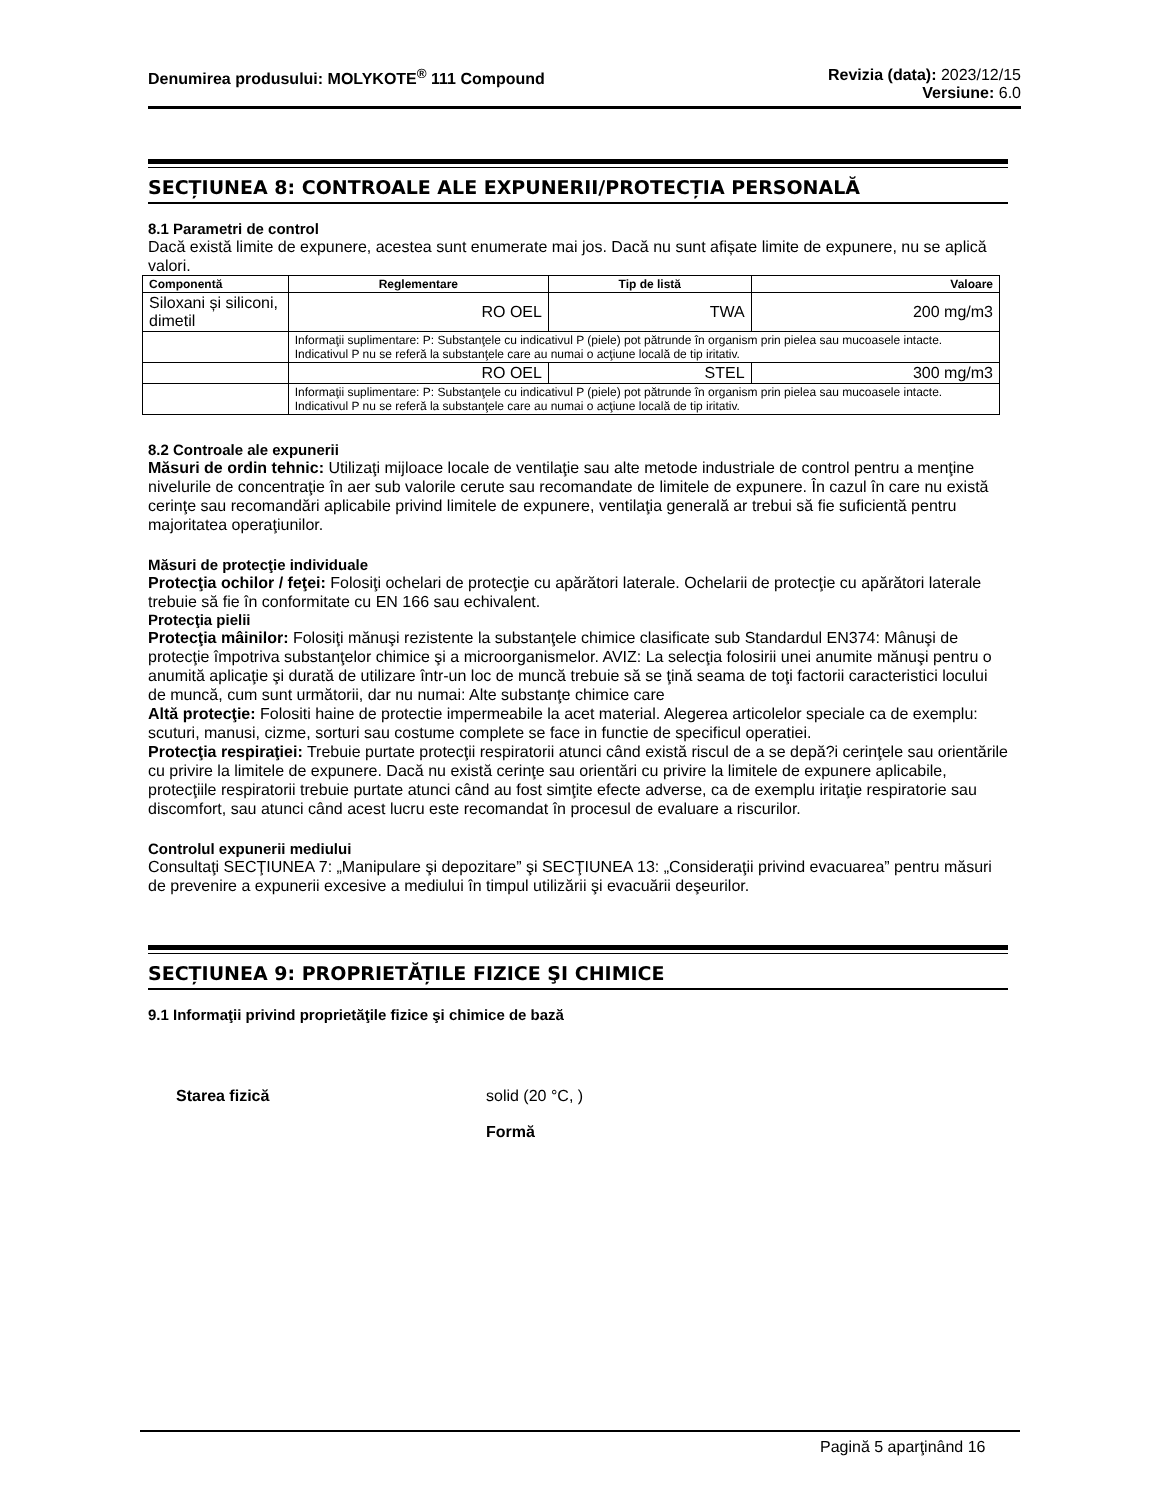Denumirea produsului: MOLYKOTE<sup>®</sup> 111 Compound
Revizia (data): 2023/12/15
Versiune: 6.0
SECȚIUNEA 8: CONTROALE ALE EXPUNERII/PROTECȚIA PERSONALĂ
8.1 Parametri de control
Dacă există limite de expunere, acestea sunt enumerate mai jos. Dacă nu sunt afișate limite de expunere, nu se aplică valori.
| Componentă | Reglementare | Tip de listă | Valoare |
| --- | --- | --- | --- |
| Siloxani și siliconi, dimetil | RO OEL | TWA | 200 mg/m3 |
| | Informaţii suplimentare: P: Substanţele cu indicativul P (piele) pot pătrunde în organism prin pielea sau mucoasele intacte. Indicativul P nu se referă la substanţele care au numai o acţiune locală de tip iritativ. | | |
| | RO OEL | STEL | 300 mg/m3 |
| | Informaţii suplimentare: P: Substanţele cu indicativul P (piele) pot pătrunde în organism prin pielea sau mucoasele intacte. Indicativul P nu se referă la substanţele care au numai o acţiune locală de tip iritativ. | | |
8.2 Controale ale expunerii
Măsuri de ordin tehnic: Utilizaţi mijloace locale de ventilaţie sau alte metode industriale de control pentru a menţine nivelurile de concentraţie în aer sub valorile cerute sau recomandate de limitele de expunere. În cazul în care nu există cerinţe sau recomandări aplicabile privind limitele de expunere, ventilaţia generală ar trebui să fie suficientă pentru majoritatea operaţiunilor.
Măsuri de protecţie individuale
Protecţia ochilor / feţei: Folosiţi ochelari de protecţie cu apărători laterale. Ochelarii de protecţie cu apărători laterale trebuie să fie în conformitate cu EN 166 sau echivalent.
Protecţia pielii
Protecţia mâinilor: Folosiţi mănuşi rezistente la substanţele chimice clasificate sub Standardul EN374: Mânuşi de protecţie împotriva substanţelor chimice şi a microorganismelor. AVIZ: La selecţia folosirii unei anumite mănuşi pentru o anumită aplicaţie şi durată de utilizare într-un loc de muncă trebuie să se ţină seama de toţi factorii caracteristici locului de muncă, cum sunt următorii, dar nu numai: Alte substanţe chimice care
Altă protecţie: Folositi haine de protectie impermeabile la acet material. Alegerea articolelor speciale ca de exemplu: scuturi, manusi, cizme, sorturi sau costume complete se face in functie de specificul operatiei.
Protecţia respiraţiei: Trebuie purtate protecţii respiratorii atunci când există riscul de a se depă?i cerinţele sau orientările cu privire la limitele de expunere. Dacă nu există cerinţe sau orientări cu privire la limitele de expunere aplicabile, protecţiile respiratorii trebuie purtate atunci când au fost simţite efecte adverse, ca de exemplu iritaţie respiratorie sau discomfort, sau atunci când acest lucru este recomandat în procesul de evaluare a riscurilor.
Controlul expunerii mediului
Consultaţi SECŢIUNEA 7: „Manipulare şi depozitare” şi SECŢIUNEA 13: „Consideraţii privind evacuarea” pentru măsuri de prevenire a expunerii excesive a mediului în timpul utilizării şi evacuării deşeurilor.
SECȚIUNEA 9: PROPRIETĂȚILE FIZICE ŞI CHIMICE
9.1 Informaţii privind proprietăţile fizice şi chimice de bază
Starea fizică solid (20 °C, )
Formă
Pagină 5 aparţinând 16